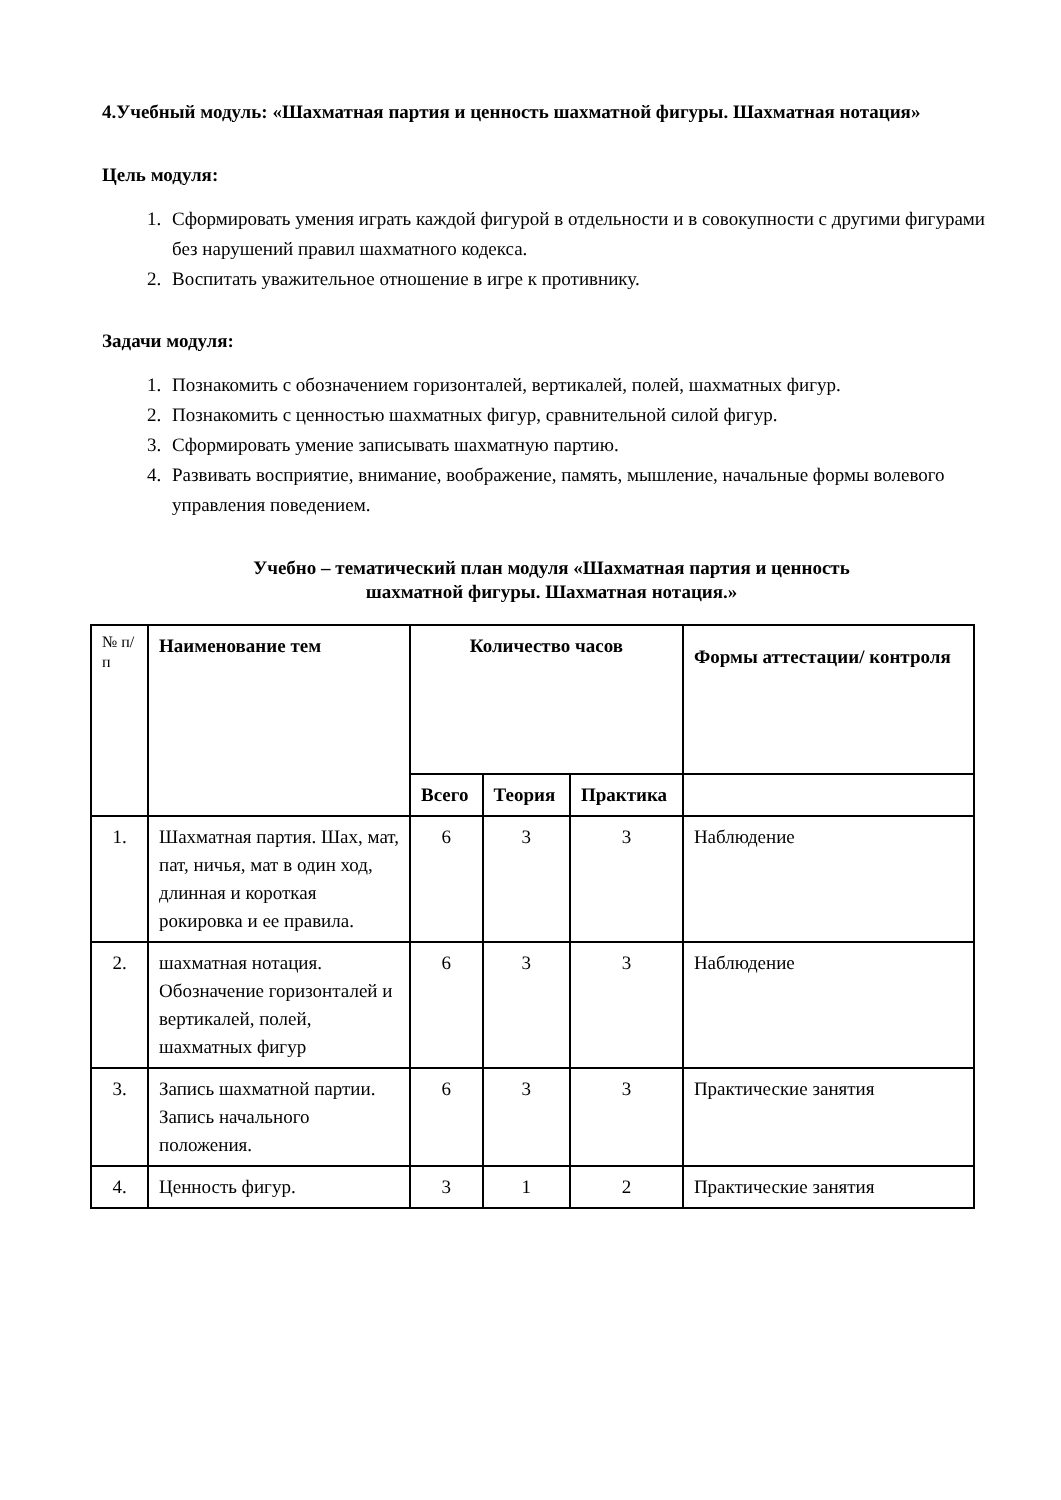4.Учебный модуль: «Шахматная партия и ценность шахматной фигуры. Шахматная нотация»
Цель модуля:
1. Сформировать умения играть каждой фигурой в отдельности и в совокупности с другими фигурами без нарушений правил шахматного кодекса.
2. Воспитать уважительное отношение в игре к противнику.
Задачи модуля:
1. Познакомить с обозначением горизонталей, вертикалей, полей, шахматных фигур.
2. Познакомить с ценностью шахматных фигур, сравнительной силой фигур.
3. Сформировать умение записывать шахматную партию.
4. Развивать восприятие, внимание, воображение, память, мышление, начальные формы волевого управления поведением.
Учебно – тематический план модуля «Шахматная партия и ценность
шахматной фигуры. Шахматная нотация.»
| № п/п | Наименование тем | Количество часов | | | Формы аттестации/ контроля |
| --- | --- | --- | --- | --- | --- |
| | | Всего | Теория | Практика | |
| 1. | Шахматная партия. Шах, мат, пат, ничья, мат в один ход, длинная и короткая рокировка и ее правила. | 6 | 3 | 3 | Наблюдение |
| 2. | шахматная нотация. Обозначение горизонталей и вертикалей, полей, шахматных фигур | 6 | 3 | 3 | Наблюдение |
| 3. | Запись шахматной партии. Запись начального положения. | 6 | 3 | 3 | Практические занятия |
| 4. | Ценность фигур. | 3 | 1 | 2 | Практические занятия |